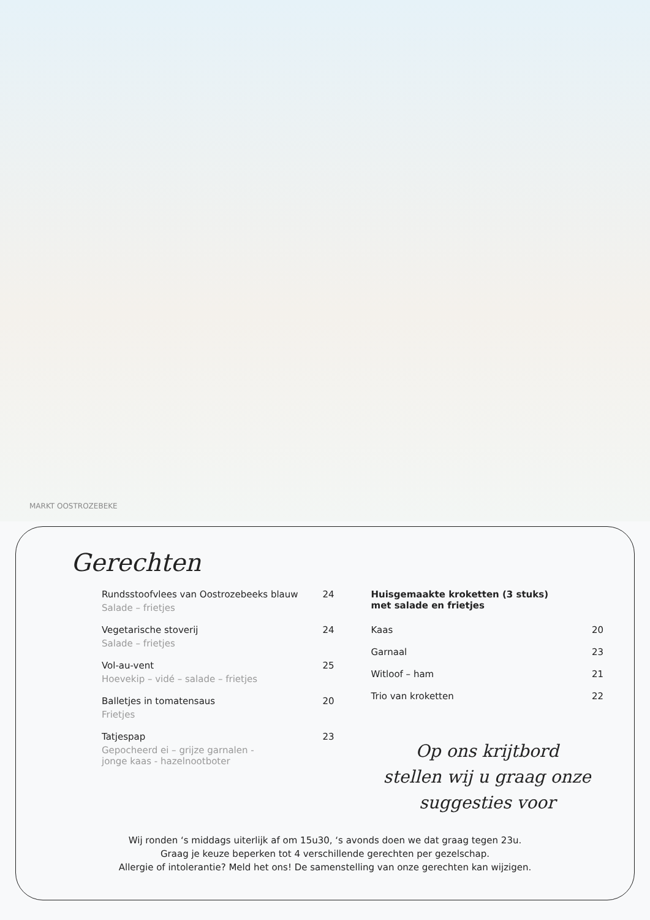MARKT OOSTROZEBEKE
Gerechten
Rundsstoofvlees van Oostrozebeeks blauw 24
Salade – frietjes
Vegetarische stoverij 24
Salade – frietjes
Vol-au-vent 25
Hoevekip – vidé – salade – frietjes
Balletjes in tomatensaus 20
Frietjes
Tatjespap 23
Gepocheerd ei – grijze garnalen -
jonge kaas - hazelnootboter
Huisgemaakte kroketten (3 stuks)
met salade en frietjes
Kaas 20
Garnaal 23
Witloof – ham 21
Trio van kroketten 22
Op ons krijtbord
stellen wij u graag onze
suggesties voor
Wij ronden ‘s middags uiterlijk af om 15u30, ‘s avonds doen we dat graag tegen 23u.
Graag je keuze beperken tot 4 verschillende gerechten per gezelschap.
Allergie of intolerantie? Meld het ons! De samenstelling van onze gerechten kan wijzigen.